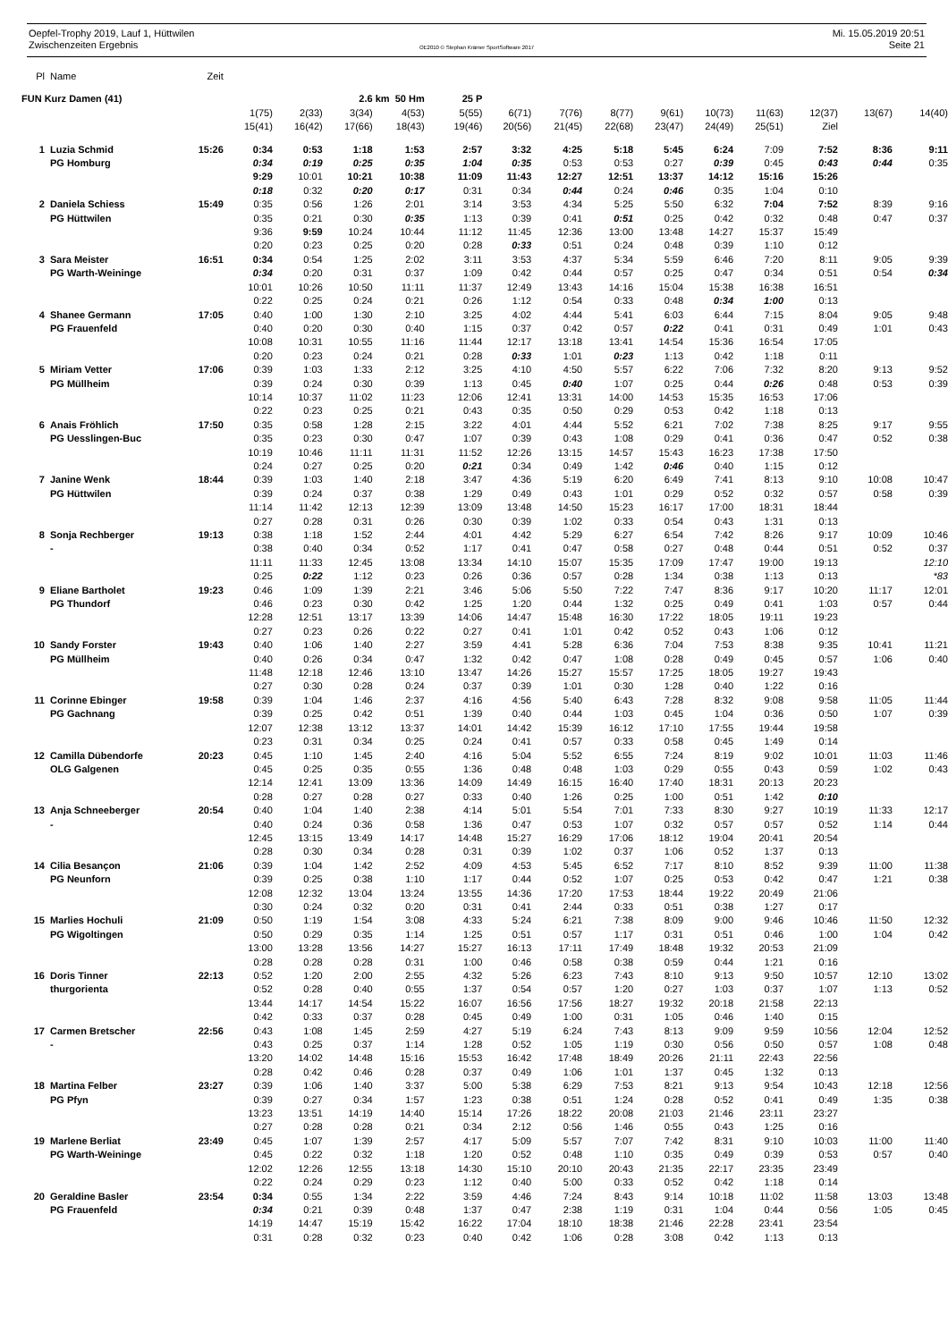Oepfel-Trophy 2019, Lauf 1, Hüttwilen
Zwischenzeiten Ergebnis
OE2010 © Stephan Krämer SportSoftware 2017
Mi. 15.05.2019 20:51
Seite 21
| Pl | Name | Zeit | | | | | | | | | | | | | | | |
| --- | --- | --- | --- | --- | --- | --- | --- | --- | --- | --- | --- | --- | --- | --- | --- | --- | --- |
| FUN Kurz Damen (41) | | | | | 2.6 km 50 Hm | | 25 P | | | | | | | | | | |
| | | | 1(75) | 2(33) | 3(34) | 4(53) | 5(55) | 6(71) | 7(76) | 8(77) | 9(61) | 10(73) | 11(63) | 12(37) | 13(67) | 14(40) | |
| | | | 15(41) | 16(42) | 17(66) | 18(43) | 19(46) | 20(56) | 21(45) | 22(68) | 23(47) | 24(49) | 25(51) | Ziel | | | |
| 1 | Luzia Schmid | 15:26 | 0:34 | 0:53 | 1:18 | 1:53 | 2:57 | 3:32 | 4:25 | 5:18 | 5:45 | 6:24 | 7:09 | 7:52 | 8:36 | 9:11 | |
| | PG Homburg | | 0:34 | 0:19 | 0:25 | 0:35 | 1:04 | 0:35 | 0:53 | 0:53 | 0:27 | 0:39 | 0:45 | 0:43 | 0:44 | 0:35 | |
| | | | 9:29 | 10:01 | 10:21 | 10:38 | 11:09 | 11:43 | 12:27 | 12:51 | 13:37 | 14:12 | 15:16 | 15:26 | | | |
| | | | 0:18 | 0:32 | 0:20 | 0:17 | 0:31 | 0:34 | 0:44 | 0:24 | 0:46 | 0:35 | 1:04 | 0:10 | | | |
| 2 | Daniela Schiess | 15:49 | 0:35 | 0:56 | 1:26 | 2:01 | 3:14 | 3:53 | 4:34 | 5:25 | 5:50 | 6:32 | 7:04 | 7:52 | 8:39 | 9:16 | |
| | PG Hüttwilen | | 0:35 | 0:21 | 0:30 | 0:35 | 1:13 | 0:39 | 0:41 | 0:51 | 0:25 | 0:42 | 0:32 | 0:48 | 0:47 | 0:37 | |
| | | | 9:36 | 9:59 | 10:24 | 10:44 | 11:12 | 11:45 | 12:36 | 13:00 | 13:48 | 14:27 | 15:37 | 15:49 | | | |
| | | | 0:20 | 0:23 | 0:25 | 0:20 | 0:28 | 0:33 | 0:51 | 0:24 | 0:48 | 0:39 | 1:10 | 0:12 | | | |
| 3 | Sara Meister | 16:51 | 0:34 | 0:54 | 1:25 | 2:02 | 3:11 | 3:53 | 4:37 | 5:34 | 5:59 | 6:46 | 7:20 | 8:11 | 9:05 | 9:39 | |
| | PG Warth-Weininge | | 0:34 | 0:20 | 0:31 | 0:37 | 1:09 | 0:42 | 0:44 | 0:57 | 0:25 | 0:47 | 0:34 | 0:51 | 0:54 | 0:34 | |
| | | | 10:01 | 10:26 | 10:50 | 11:11 | 11:37 | 12:49 | 13:43 | 14:16 | 15:04 | 15:38 | 16:38 | 16:51 | | | |
| | | | 0:22 | 0:25 | 0:24 | 0:21 | 0:26 | 1:12 | 0:54 | 0:33 | 0:48 | 0:34 | 1:00 | 0:13 | | | |
| 4 | Shanee Germann | 17:05 | 0:40 | 1:00 | 1:30 | 2:10 | 3:25 | 4:02 | 4:44 | 5:41 | 6:03 | 6:44 | 7:15 | 8:04 | 9:05 | 9:48 | |
| | PG Frauenfeld | | 0:40 | 0:20 | 0:30 | 0:40 | 1:15 | 0:37 | 0:42 | 0:57 | 0:22 | 0:41 | 0:31 | 0:49 | 1:01 | 0:43 | |
| | | | 10:08 | 10:31 | 10:55 | 11:16 | 11:44 | 12:17 | 13:18 | 13:41 | 14:54 | 15:36 | 16:54 | 17:05 | | | |
| | | | 0:20 | 0:23 | 0:24 | 0:21 | 0:28 | 0:33 | 1:01 | 0:23 | 1:13 | 0:42 | 1:18 | 0:11 | | | |
| 5 | Miriam Vetter | 17:06 | 0:39 | 1:03 | 1:33 | 2:12 | 3:25 | 4:10 | 4:50 | 5:57 | 6:22 | 7:06 | 7:32 | 8:20 | 9:13 | 9:52 | |
| | PG Müllheim | | 0:39 | 0:24 | 0:30 | 0:39 | 1:13 | 0:45 | 0:40 | 1:07 | 0:25 | 0:44 | 0:26 | 0:48 | 0:53 | 0:39 | |
| | | | 10:14 | 10:37 | 11:02 | 11:23 | 12:06 | 12:41 | 13:31 | 14:00 | 14:53 | 15:35 | 16:53 | 17:06 | | | |
| | | | 0:22 | 0:23 | 0:25 | 0:21 | 0:43 | 0:35 | 0:50 | 0:29 | 0:53 | 0:42 | 1:18 | 0:13 | | | |
| 6 | Anais Fröhlich | 17:50 | 0:35 | 0:58 | 1:28 | 2:15 | 3:22 | 4:01 | 4:44 | 5:52 | 6:21 | 7:02 | 7:38 | 8:25 | 9:17 | 9:55 | |
| | PG Uesslingen-Buc | | 0:35 | 0:23 | 0:30 | 0:47 | 1:07 | 0:39 | 0:43 | 1:08 | 0:29 | 0:41 | 0:36 | 0:47 | 0:52 | 0:38 | |
| | | | 10:19 | 10:46 | 11:11 | 11:31 | 11:52 | 12:26 | 13:15 | 14:57 | 15:43 | 16:23 | 17:38 | 17:50 | | | |
| | | | 0:24 | 0:27 | 0:25 | 0:20 | 0:21 | 0:34 | 0:49 | 1:42 | 0:46 | 0:40 | 1:15 | 0:12 | | | |
| 7 | Janine Wenk | 18:44 | 0:39 | 1:03 | 1:40 | 2:18 | 3:47 | 4:36 | 5:19 | 6:20 | 6:49 | 7:41 | 8:13 | 9:10 | 10:08 | 10:47 | |
| | PG Hüttwilen | | 0:39 | 0:24 | 0:37 | 0:38 | 1:29 | 0:49 | 0:43 | 1:01 | 0:29 | 0:52 | 0:32 | 0:57 | 0:58 | 0:39 | |
| | | | 11:14 | 11:42 | 12:13 | 12:39 | 13:09 | 13:48 | 14:50 | 15:23 | 16:17 | 17:00 | 18:31 | 18:44 | | | |
| | | | 0:27 | 0:28 | 0:31 | 0:26 | 0:30 | 0:39 | 1:02 | 0:33 | 0:54 | 0:43 | 1:31 | 0:13 | | | |
| 8 | Sonja Rechberger | 19:13 | 0:38 | 1:18 | 1:52 | 2:44 | 4:01 | 4:42 | 5:29 | 6:27 | 6:54 | 7:42 | 8:26 | 9:17 | 10:09 | 10:46 | |
| | - | | 0:38 | 0:40 | 0:34 | 0:52 | 1:17 | 0:41 | 0:47 | 0:58 | 0:27 | 0:48 | 0:44 | 0:51 | 0:52 | 0:37 | |
| | | | 11:11 | 11:33 | 12:45 | 13:08 | 13:34 | 14:10 | 15:07 | 15:35 | 17:09 | 17:47 | 19:00 | 19:13 | | 12:10 | |
| | | | 0:25 | 0:22 | 1:12 | 0:23 | 0:26 | 0:36 | 0:57 | 0:28 | 1:34 | 0:38 | 1:13 | 0:13 | | *83 | |
| 9 | Eliane Bartholet | 19:23 | 0:46 | 1:09 | 1:39 | 2:21 | 3:46 | 5:06 | 5:50 | 7:22 | 7:47 | 8:36 | 9:17 | 10:20 | 11:17 | 12:01 | |
| | PG Thundorf | | 0:46 | 0:23 | 0:30 | 0:42 | 1:25 | 1:20 | 0:44 | 1:32 | 0:25 | 0:49 | 0:41 | 1:03 | 0:57 | 0:44 | |
| | | | 12:28 | 12:51 | 13:17 | 13:39 | 14:06 | 14:47 | 15:48 | 16:30 | 17:22 | 18:05 | 19:11 | 19:23 | | | |
| | | | 0:27 | 0:23 | 0:26 | 0:22 | 0:27 | 0:41 | 1:01 | 0:42 | 0:52 | 0:43 | 1:06 | 0:12 | | | |
| 10 | Sandy Forster | 19:43 | 0:40 | 1:06 | 1:40 | 2:27 | 3:59 | 4:41 | 5:28 | 6:36 | 7:04 | 7:53 | 8:38 | 9:35 | 10:41 | 11:21 | |
| | PG Müllheim | | 0:40 | 0:26 | 0:34 | 0:47 | 1:32 | 0:42 | 0:47 | 1:08 | 0:28 | 0:49 | 0:45 | 0:57 | 1:06 | 0:40 | |
| | | | 11:48 | 12:18 | 12:46 | 13:10 | 13:47 | 14:26 | 15:27 | 15:57 | 17:25 | 18:05 | 19:27 | 19:43 | | | |
| | | | 0:27 | 0:30 | 0:28 | 0:24 | 0:37 | 0:39 | 1:01 | 0:30 | 1:28 | 0:40 | 1:22 | 0:16 | | | |
| 11 | Corinne Ebinger | 19:58 | 0:39 | 1:04 | 1:46 | 2:37 | 4:16 | 4:56 | 5:40 | 6:43 | 7:28 | 8:32 | 9:08 | 9:58 | 11:05 | 11:44 | |
| | PG Gachnang | | 0:39 | 0:25 | 0:42 | 0:51 | 1:39 | 0:40 | 0:44 | 1:03 | 0:45 | 1:04 | 0:36 | 0:50 | 1:07 | 0:39 | |
| | | | 12:07 | 12:38 | 13:12 | 13:37 | 14:01 | 14:42 | 15:39 | 16:12 | 17:10 | 17:55 | 19:44 | 19:58 | | | |
| | | | 0:23 | 0:31 | 0:34 | 0:25 | 0:24 | 0:41 | 0:57 | 0:33 | 0:58 | 0:45 | 1:49 | 0:14 | | | |
| 12 | Camilla Dübendorfe | 20:23 | 0:45 | 1:10 | 1:45 | 2:40 | 4:16 | 5:04 | 5:52 | 6:55 | 7:24 | 8:19 | 9:02 | 10:01 | 11:03 | 11:46 | |
| | OLG Galgenen | | 0:45 | 0:25 | 0:35 | 0:55 | 1:36 | 0:48 | 0:48 | 1:03 | 0:29 | 0:55 | 0:43 | 0:59 | 1:02 | 0:43 | |
| | | | 12:14 | 12:41 | 13:09 | 13:36 | 14:09 | 14:49 | 16:15 | 16:40 | 17:40 | 18:31 | 20:13 | 20:23 | | | |
| | | | 0:28 | 0:27 | 0:28 | 0:27 | 0:33 | 0:40 | 1:26 | 0:25 | 1:00 | 0:51 | 1:42 | 0:10 | | | |
| 13 | Anja Schneeberger | 20:54 | 0:40 | 1:04 | 1:40 | 2:38 | 4:14 | 5:01 | 5:54 | 7:01 | 7:33 | 8:30 | 9:27 | 10:19 | 11:33 | 12:17 | |
| | - | | 0:40 | 0:24 | 0:36 | 0:58 | 1:36 | 0:47 | 0:53 | 1:07 | 0:32 | 0:57 | 0:57 | 0:52 | 1:14 | 0:44 | |
| | | | 12:45 | 13:15 | 13:49 | 14:17 | 14:48 | 15:27 | 16:29 | 17:06 | 18:12 | 19:04 | 20:41 | 20:54 | | | |
| | | | 0:28 | 0:30 | 0:34 | 0:28 | 0:31 | 0:39 | 1:02 | 0:37 | 1:06 | 0:52 | 1:37 | 0:13 | | | |
| 14 | Cilia Besançon | 21:06 | 0:39 | 1:04 | 1:42 | 2:52 | 4:09 | 4:53 | 5:45 | 6:52 | 7:17 | 8:10 | 8:52 | 9:39 | 11:00 | 11:38 | |
| | PG Neunforn | | 0:39 | 0:25 | 0:38 | 1:10 | 1:17 | 0:44 | 0:52 | 1:07 | 0:25 | 0:53 | 0:42 | 0:47 | 1:21 | 0:38 | |
| | | | 12:08 | 12:32 | 13:04 | 13:24 | 13:55 | 14:36 | 17:20 | 17:53 | 18:44 | 19:22 | 20:49 | 21:06 | | | |
| | | | 0:30 | 0:24 | 0:32 | 0:20 | 0:31 | 0:41 | 2:44 | 0:33 | 0:51 | 0:38 | 1:27 | 0:17 | | | |
| 15 | Marlies Hochuli | 21:09 | 0:50 | 1:19 | 1:54 | 3:08 | 4:33 | 5:24 | 6:21 | 7:38 | 8:09 | 9:00 | 9:46 | 10:46 | 11:50 | 12:32 | |
| | PG Wigoltingen | | 0:50 | 0:29 | 0:35 | 1:14 | 1:25 | 0:51 | 0:57 | 1:17 | 0:31 | 0:51 | 0:46 | 1:00 | 1:04 | 0:42 | |
| | | | 13:00 | 13:28 | 13:56 | 14:27 | 15:27 | 16:13 | 17:11 | 17:49 | 18:48 | 19:32 | 20:53 | 21:09 | | | |
| | | | 0:28 | 0:28 | 0:28 | 0:31 | 1:00 | 0:46 | 0:58 | 0:38 | 0:59 | 0:44 | 1:21 | 0:16 | | | |
| 16 | Doris Tinner | 22:13 | 0:52 | 1:20 | 2:00 | 2:55 | 4:32 | 5:26 | 6:23 | 7:43 | 8:10 | 9:13 | 9:50 | 10:57 | 12:10 | 13:02 | |
| | thurgorienta | | 0:52 | 0:28 | 0:40 | 0:55 | 1:37 | 0:54 | 0:57 | 1:20 | 0:27 | 1:03 | 0:37 | 1:07 | 1:13 | 0:52 | |
| | | | 13:44 | 14:17 | 14:54 | 15:22 | 16:07 | 16:56 | 17:56 | 18:27 | 19:32 | 20:18 | 21:58 | 22:13 | | | |
| | | | 0:42 | 0:33 | 0:37 | 0:28 | 0:45 | 0:49 | 1:00 | 0:31 | 1:05 | 0:46 | 1:40 | 0:15 | | | |
| 17 | Carmen Bretscher | 22:56 | 0:43 | 1:08 | 1:45 | 2:59 | 4:27 | 5:19 | 6:24 | 7:43 | 8:13 | 9:09 | 9:59 | 10:56 | 12:04 | 12:52 | |
| | - | | 0:43 | 0:25 | 0:37 | 1:14 | 1:28 | 0:52 | 1:05 | 1:19 | 0:30 | 0:56 | 0:50 | 0:57 | 1:08 | 0:48 | |
| | | | 13:20 | 14:02 | 14:48 | 15:16 | 15:53 | 16:42 | 17:48 | 18:49 | 20:26 | 21:11 | 22:43 | 22:56 | | | |
| | | | 0:28 | 0:42 | 0:46 | 0:28 | 0:37 | 0:49 | 1:06 | 1:01 | 1:37 | 0:45 | 1:32 | 0:13 | | | |
| 18 | Martina Felber | 23:27 | 0:39 | 1:06 | 1:40 | 3:37 | 5:00 | 5:38 | 6:29 | 7:53 | 8:21 | 9:13 | 9:54 | 10:43 | 12:18 | 12:56 | |
| | PG Pfyn | | 0:39 | 0:27 | 0:34 | 1:57 | 1:23 | 0:38 | 0:51 | 1:24 | 0:28 | 0:52 | 0:41 | 0:49 | 1:35 | 0:38 | |
| | | | 13:23 | 13:51 | 14:19 | 14:40 | 15:14 | 17:26 | 18:22 | 20:08 | 21:03 | 21:46 | 23:11 | 23:27 | | | |
| | | | 0:27 | 0:28 | 0:28 | 0:21 | 0:34 | 2:12 | 0:56 | 1:46 | 0:55 | 0:43 | 1:25 | 0:16 | | | |
| 19 | Marlene Berliat | 23:49 | 0:45 | 1:07 | 1:39 | 2:57 | 4:17 | 5:09 | 5:57 | 7:07 | 7:42 | 8:31 | 9:10 | 10:03 | 11:00 | 11:40 | |
| | PG Warth-Weininge | | 0:45 | 0:22 | 0:32 | 1:18 | 1:20 | 0:52 | 0:48 | 1:10 | 0:35 | 0:49 | 0:39 | 0:53 | 0:57 | 0:40 | |
| | | | 12:02 | 12:26 | 12:55 | 13:18 | 14:30 | 15:10 | 20:10 | 20:43 | 21:35 | 22:17 | 23:35 | 23:49 | | | |
| | | | 0:22 | 0:24 | 0:29 | 0:23 | 1:12 | 0:40 | 5:00 | 0:33 | 0:52 | 0:42 | 1:18 | 0:14 | | | |
| 20 | Geraldine Basler | 23:54 | 0:34 | 0:55 | 1:34 | 2:22 | 3:59 | 4:46 | 7:24 | 8:43 | 9:14 | 10:18 | 11:02 | 11:58 | 13:03 | 13:48 | |
| | PG Frauenfeld | | 0:34 | 0:21 | 0:39 | 0:48 | 1:37 | 0:47 | 2:38 | 1:19 | 0:31 | 1:04 | 0:44 | 0:56 | 1:05 | 0:45 | |
| | | | 14:19 | 14:47 | 15:19 | 15:42 | 16:22 | 17:04 | 18:10 | 18:38 | 21:46 | 22:28 | 23:41 | 23:54 | | | |
| | | | 0:31 | 0:28 | 0:32 | 0:23 | 0:40 | 0:42 | 1:06 | 0:28 | 3:08 | 0:42 | 1:13 | 0:13 | | | |